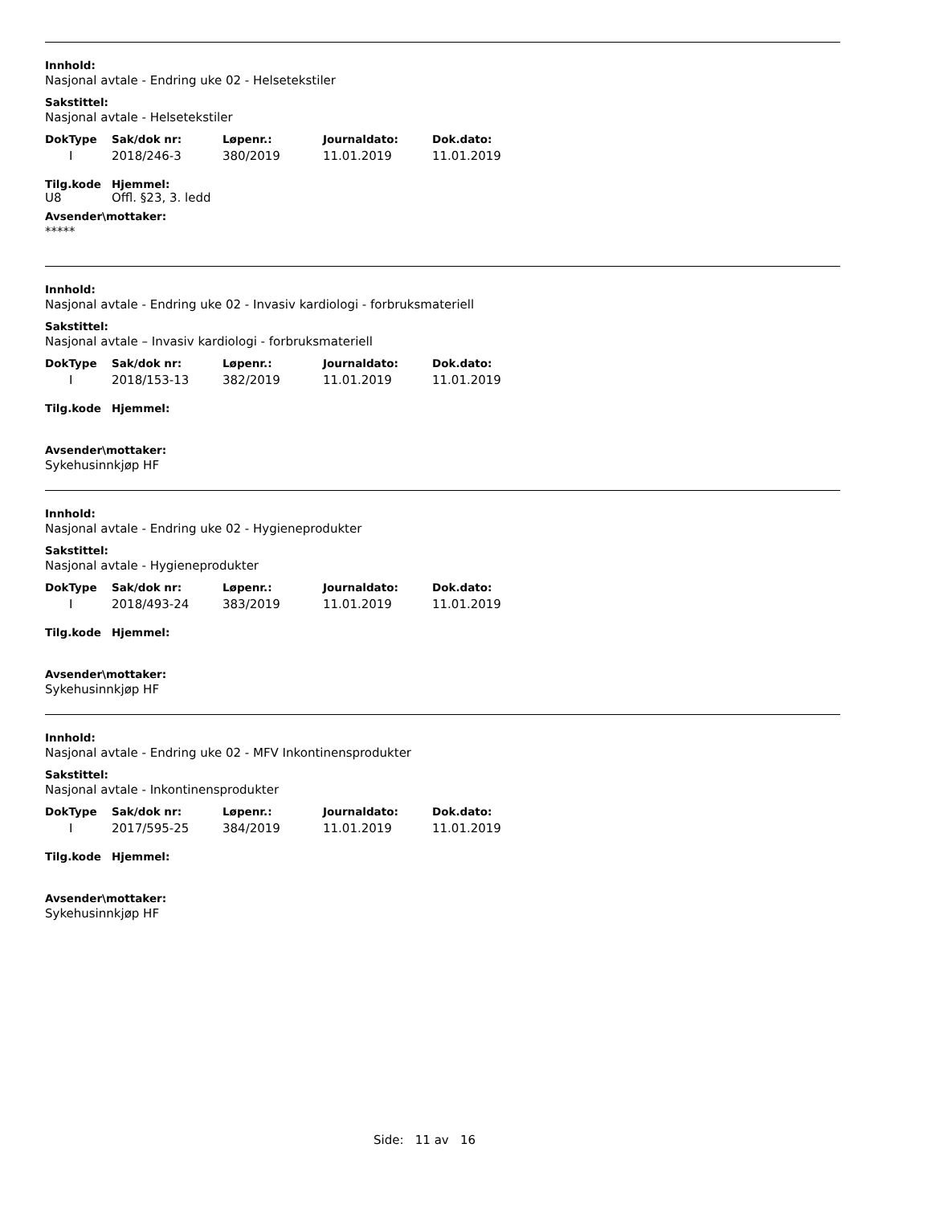Innhold:
Nasjonal avtale - Endring uke 02 - Helsetekstiler
Sakstittel:
Nasjonal avtale - Helsetekstiler
| DokType | Sak/dok nr: | Løpenr.: | Journaldato: | Dok.dato: |
| --- | --- | --- | --- | --- |
| I | 2018/246-3 | 380/2019 | 11.01.2019 | 11.01.2019 |
| Tilg.kode | Hjemmel: |
| --- | --- |
| U8 | Offl. §23, 3. ledd |
Avsender\mottaker:
*****
Innhold:
Nasjonal avtale - Endring uke 02 - Invasiv kardiologi - forbruksmateriell
Sakstittel:
Nasjonal avtale – Invasiv kardiologi - forbruksmateriell
| DokType | Sak/dok nr: | Løpenr.: | Journaldato: | Dok.dato: |
| --- | --- | --- | --- | --- |
| I | 2018/153-13 | 382/2019 | 11.01.2019 | 11.01.2019 |
| Tilg.kode | Hjemmel: |
| --- | --- |
Avsender\mottaker:
Sykehusinnkjøp HF
Innhold:
Nasjonal avtale - Endring uke 02 - Hygieneprodukter
Sakstittel:
Nasjonal avtale - Hygieneprodukter
| DokType | Sak/dok nr: | Løpenr.: | Journaldato: | Dok.dato: |
| --- | --- | --- | --- | --- |
| I | 2018/493-24 | 383/2019 | 11.01.2019 | 11.01.2019 |
| Tilg.kode | Hjemmel: |
| --- | --- |
Avsender\mottaker:
Sykehusinnkjøp HF
Innhold:
Nasjonal avtale - Endring uke 02 - MFV Inkontinensprodukter
Sakstittel:
Nasjonal avtale - Inkontinensprodukter
| DokType | Sak/dok nr: | Løpenr.: | Journaldato: | Dok.dato: |
| --- | --- | --- | --- | --- |
| I | 2017/595-25 | 384/2019 | 11.01.2019 | 11.01.2019 |
| Tilg.kode | Hjemmel: |
| --- | --- |
Avsender\mottaker:
Sykehusinnkjøp HF
Side: 11 av 16